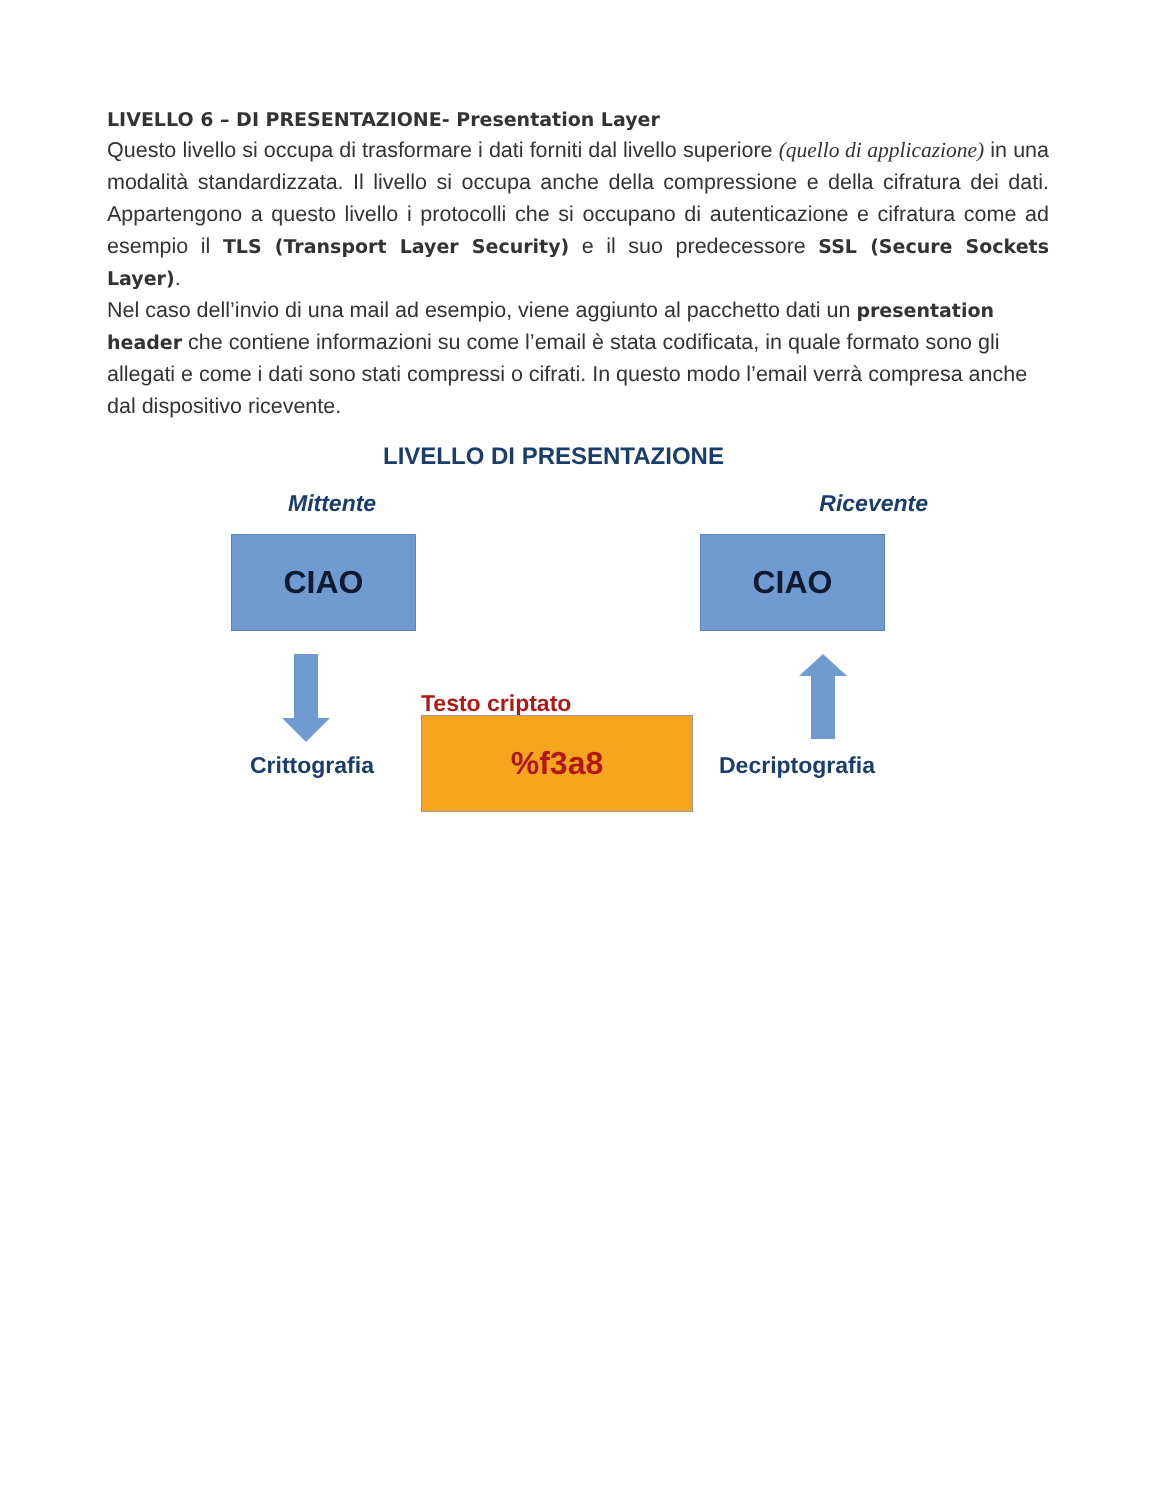LIVELLO 6 – DI PRESENTAZIONE- Presentation Layer
Questo livello si occupa di trasformare i dati forniti dal livello superiore (quello di applicazione) in una modalità standardizzata. Il livello si occupa anche della compressione e della cifratura dei dati. Appartengono a questo livello i protocolli che si occupano di autenticazione e cifratura come ad esempio il TLS (Transport Layer Security) e il suo predecessore SSL (Secure Sockets Layer).
Nel caso dell’invio di una mail ad esempio, viene aggiunto al pacchetto dati un presentation header che contiene informazioni su come l’email è stata codificata, in quale formato sono gli allegati e come i dati sono stati compressi o cifrati. In questo modo l’email verrà compresa anche dal dispositivo ricevente.
LIVELLO DI PRESENTAZIONE
Mittente Ricevente
CIAO CIAO
Testo criptato
%f3a8
Crittografia Decriptografia